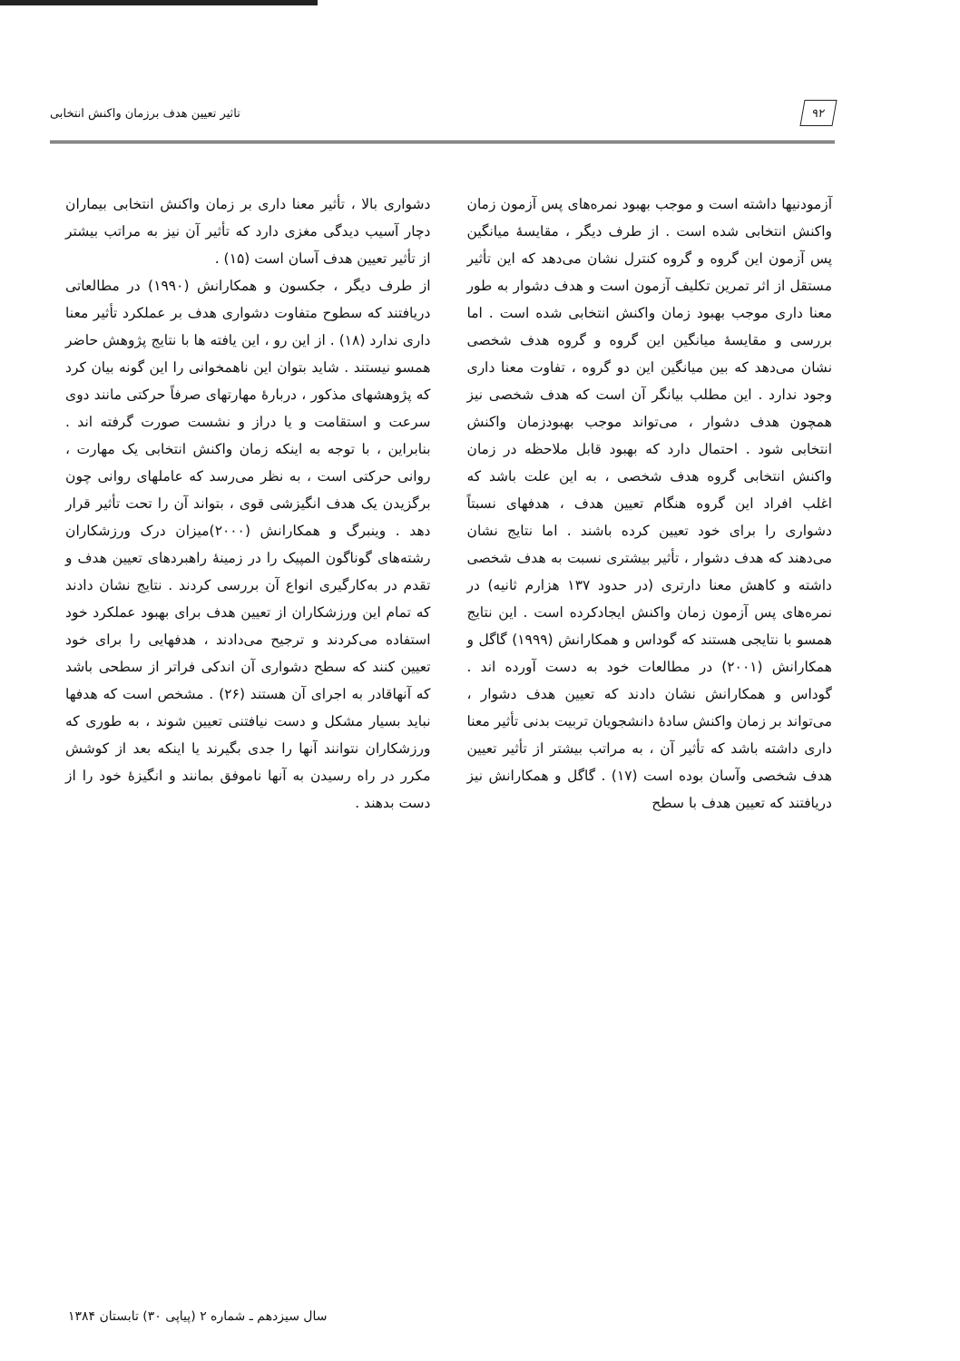۹۲ تاثیر تعیین هدف برزمان واکنش انتخابی
آزمودنیها داشته است و موجب بهبود نمره‌های پس آزمون زمان واکنش انتخابی شده است . از طرف دیگر ، مقایسهٔ میانگین پس آزمون این گروه و گروه کنترل نشان می‌دهد که این تأثیر مستقل از اثر تمرین تکلیف آزمون است و هدف دشوار به طور معنا داری موجب بهبود زمان واکنش انتخابی شده است . اما بررسی و مقایسهٔ میانگین این گروه و گروه هدف شخصی نشان می‌دهد که بین میانگین این دو گروه ، تفاوت معنا داری وجود ندارد . این مطلب بیانگر آن است که هدف شخصی نیز همچون هدف دشوار ، می‌تواند موجب بهبودزمان واکنش انتخابی شود . احتمال دارد که بهبود قابل ملاحظه در زمان واکنش انتخابی گروه هدف شخصی ، به این علت باشد که اغلب افراد این گروه هنگام تعیین هدف ، هدفهای نسبتاً دشواری را برای خود تعیین کرده باشند . اما نتایج نشان می‌دهند که هدف دشوار ، تأثیر بیشتری نسبت به هدف شخصی داشته و کاهش معنا دارتری (در حدود ۱۳۷ هزارم ثانیه) در نمره‌های پس آزمون زمان واکنش ایجادکرده است . این نتایج همسو با نتایجی هستند که گوداس و همکارانش (۱۹۹۹) گاگل و همکارانش (۲۰۰۱) در مطالعات خود به دست آورده اند . گوداس و همکارانش نشان دادند که تعیین هدف دشوار ، می‌تواند بر زمان واکنش سادهٔ دانشجویان تربیت بدنی تأثیر معنا داری داشته باشد که تأثیر آن ، به مراتب بیشتر از تأثیر تعیین هدف شخصی وآسان بوده است (۱۷) . گاگل و همکارانش نیز دریافتند که تعیین هدف با سطح
دشواری بالا ، تأثیر معنا داری بر زمان واکنش انتخابی بیماران دچار آسیب دیدگی مغزی دارد که تأثیر آن نیز به مراتب بیشتر از تأثیر تعیین هدف آسان است (۱۵) .
از طرف دیگر ، جکسون و همکارانش (۱۹۹۰) در مطالعاتی دریافتند که سطوح متفاوت دشواری هدف بر عملکرد تأثیر معنا داری ندارد (۱۸) . از این رو ، این یافته ها با نتایج پژوهش حاضر همسو نیستند . شاید بتوان این ناهمخوانی را این گونه بیان کرد که پژوهشهای مذکور ، دربارهٔ مهارتهای صرفاً حرکتی مانند دوی سرعت و استقامت و یا دراز و نشست صورت گرفته اند . بنابراین ، با توجه به اینکه زمان واکنش انتخابی یک مهارت ، روانی حرکتی است ، به نظر می‌رسد که عاملهای روانی چون برگزیدن یک هدف انگیزشی قوی ، بتواند آن را تحت تأثیر قرار دهد . وینبرگ و همکارانش (۲۰۰۰)میزان درک ورزشکاران رشته‌های گوناگون المپیک را در زمینهٔ راهبردهای تعیین هدف و تقدم در به‌کارگیری انواع آن بررسی کردند . نتایج نشان دادند که تمام این ورزشکاران از تعیین هدف برای بهبود عملکرد خود استفاده می‌کردند و ترجیح می‌دادند ، هدفهایی را برای خود تعیین کنند که سطح دشواری آن اندکی فراتر از سطحی باشد که آنهاقادر به اجرای آن هستند (۲۶) . مشخص است که هدفها نباید بسیار مشکل و دست نیافتنی تعیین شوند ، به طوری که ورزشکاران نتوانند آنها را جدی بگیرند یا اینکه بعد از کوشش مکرر در راه رسیدن به آنها ناموفق بمانند و انگیزهٔ خود را از دست بدهند .
سال سیزدهم ـ شماره ۲ (پیاپی ۳۰) تابستان ۱۳۸۴